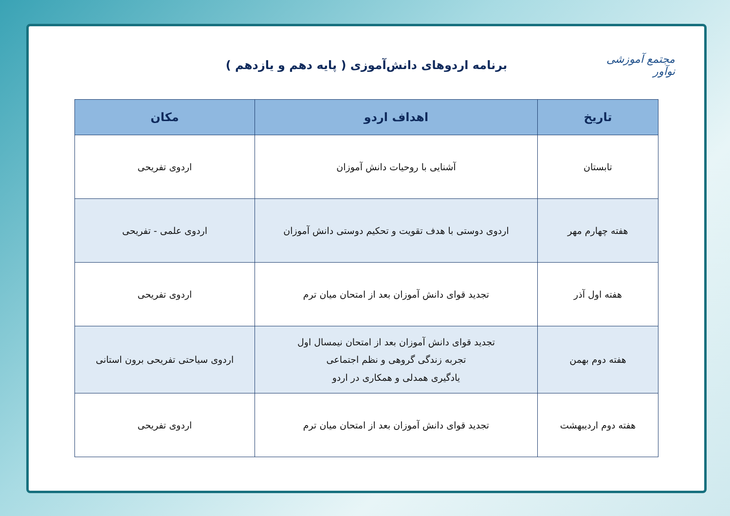مجتمع آموزشی نوآور
برنامه اردوهای دانش‌آموزی ( پایه دهم و یازدهم )
| تاریخ | اهداف اردو | مکان |
| --- | --- | --- |
| تابستان | آشنایی با روحیات دانش آموزان | اردوی تفریحی |
| هفته چهارم مهر | اردوی دوستی با هدف تقویت و تحکیم دوستی دانش آموزان | اردوی علمی - تفریحی |
| هفته اول آذر | تجدید قوای دانش آموزان بعد از امتحان میان ترم | اردوی تفریحی |
| هفته دوم بهمن | تجدید قوای دانش آموزان بعد از امتحان نیمسال اول تجربه زندگی گروهی و نظم اجتماعی یادگیری همدلی و همکاری در اردو | اردوی سیاحتی تفریحی برون استانی |
| هفته دوم اردیبهشت | تجدید قوای دانش آموزان بعد از امتحان میان ترم | اردوی تفریحی |